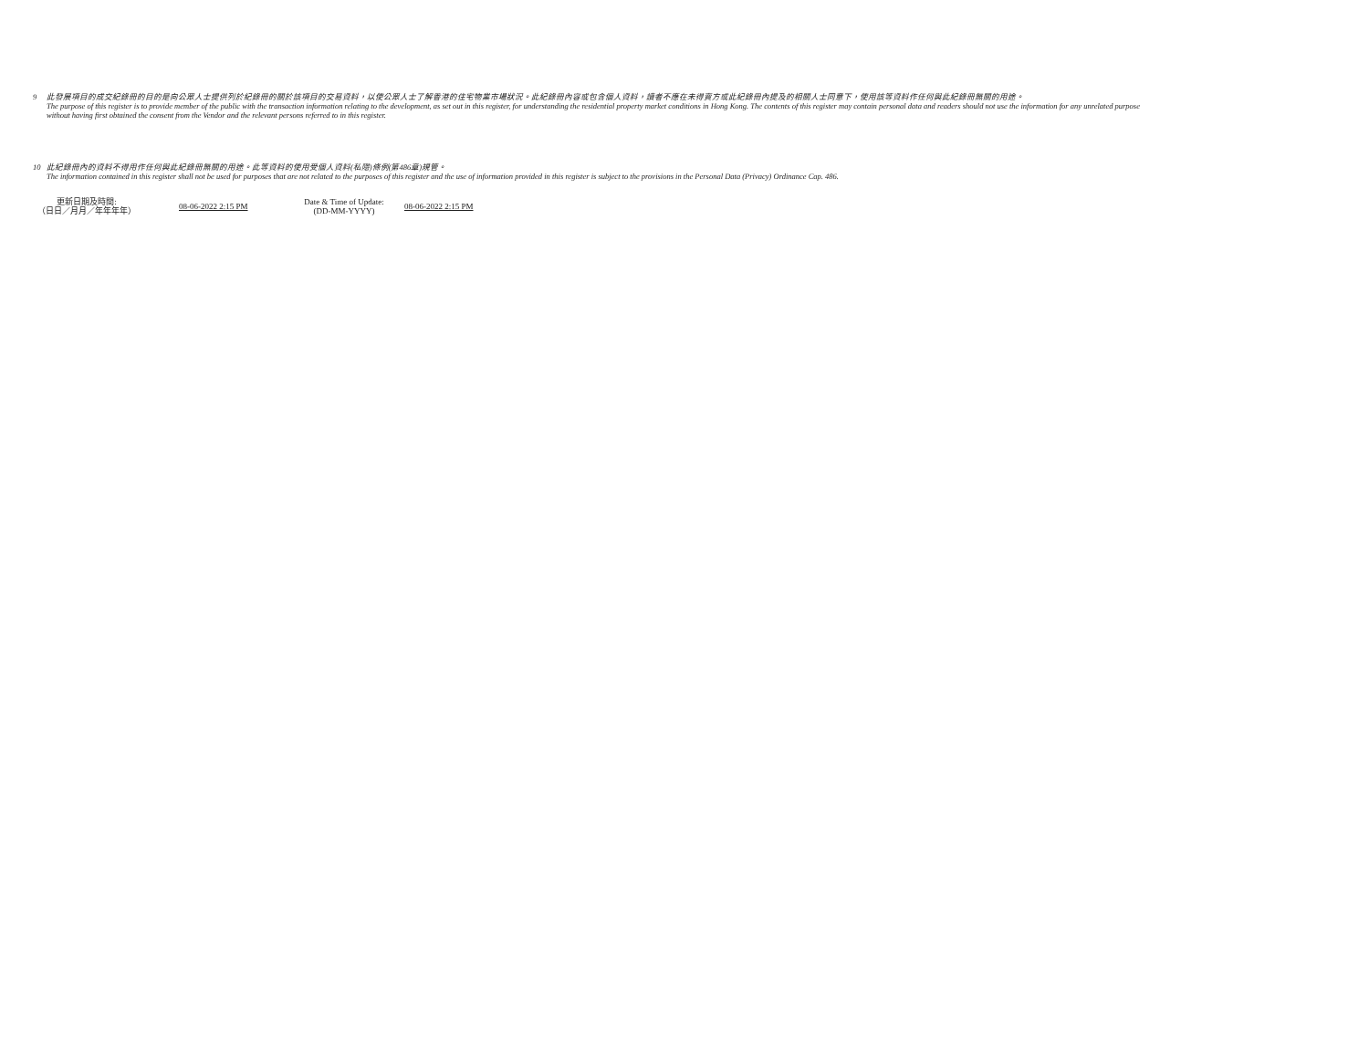9 此發展項目的成交紀錄冊的目的是向公眾人士提供列於紀錄冊的關於該項目的交易資料，以使公眾人士了解香港的住宅物業市場狀況。此紀錄冊內容或包含個人資料，讀者不應在未得賣方或此紀錄冊內提及的相關人士同意下，使用該等資料作任何與此紀錄冊無關的用途。
The purpose of this register is to provide member of the public with the transaction information relating to the development, as set out in this register, for understanding the residential property market conditions in Hong Kong. The contents of this register may contain personal data and readers should not use the information for any unrelated purpose without having first obtained the consent from the Vendor and the relevant persons referred to in this register.
10 此紀錄冊內的資料不得用作任何與此紀錄冊無關的用途。此等資料的使用受個人資料(私隱)條例(第486章)規管。
The information contained in this register shall not be used for purposes that are not related to the purposes of this register and the use of information provided in this register is subject to the provisions in the Personal Data (Privacy) Ordinance Cap. 486.
更新日期及時間:
（日日／月月／年年年年）
08-06-2022 2:15 PM
Date & Time of Update:
(DD-MM-YYYY)
08-06-2022 2:15 PM